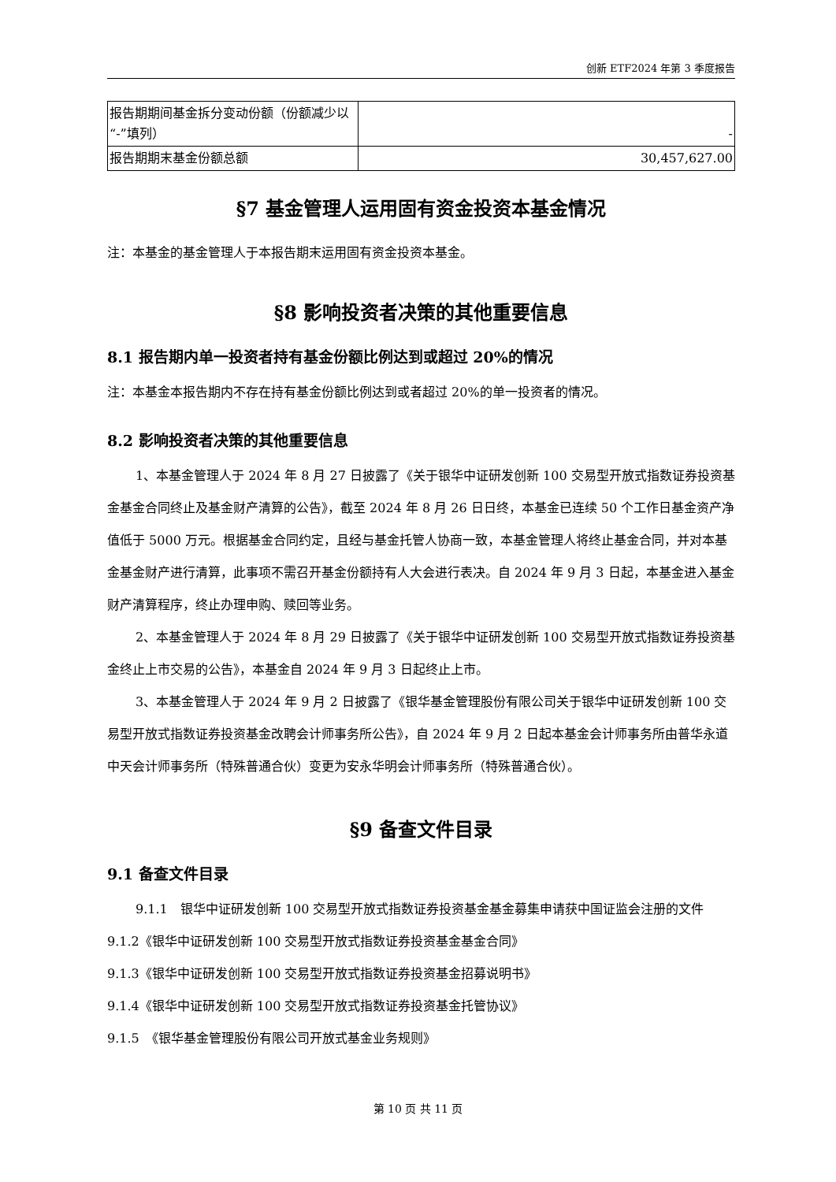创新 ETF2024 年第 3 季度报告
| 报告期期间基金拆分变动份额（份额减少以“-”填列） | - |
| 报告期期末基金份额总额 | 30,457,627.00 |
§7 基金管理人运用固有资金投资本基金情况
注：本基金的基金管理人于本报告期末运用固有资金投资本基金。
§8 影响投资者决策的其他重要信息
8.1 报告期内单一投资者持有基金份额比例达到或超过 20%的情况
注：本基金本报告期内不存在持有基金份额比例达到或者超过 20%的单一投资者的情况。
8.2 影响投资者决策的其他重要信息
1、本基金管理人于 2024 年 8 月 27 日披露了《关于银华中证研发创新 100 交易型开放式指数证券投资基金基金合同终止及基金财产清算的公告》，截至 2024 年 8 月 26 日日终，本基金已连续 50 个工作日基金资产净值低于 5000 万元。根据基金合同约定，且经与基金托管人协商一致，本基金管理人将终止基金合同，并对本基金基金财产进行清算，此事项不需召开基金份额持有人大会进行表决。自 2024 年 9 月 3 日起，本基金进入基金财产清算程序，终止办理申购、赎回等业务。
2、本基金管理人于 2024 年 8 月 29 日披露了《关于银华中证研发创新 100 交易型开放式指数证券投资基金终止上市交易的公告》，本基金自 2024 年 9 月 3 日起终止上市。
3、本基金管理人于 2024 年 9 月 2 日披露了《银华基金管理股份有限公司关于银华中证研发创新 100 交易型开放式指数证券投资基金改聘会计师事务所公告》，自 2024 年 9 月 2 日起本基金会计师事务所由普华永道中天会计师事务所（特殊普通合伙）变更为安永华明会计师事务所（特殊普通合伙）。
§9 备查文件目录
9.1 备查文件目录
9.1.1　银华中证研发创新 100 交易型开放式指数证券投资基金基金募集申请获中国证监会注册的文件
9.1.2《银华中证研发创新 100 交易型开放式指数证券投资基金基金合同》
9.1.3《银华中证研发创新 100 交易型开放式指数证券投资基金招募说明书》
9.1.4《银华中证研发创新 100 交易型开放式指数证券投资基金托管协议》
9.1.5　《银华基金管理股份有限公司开放式基金业务规则》
第 10 页 共 11 页